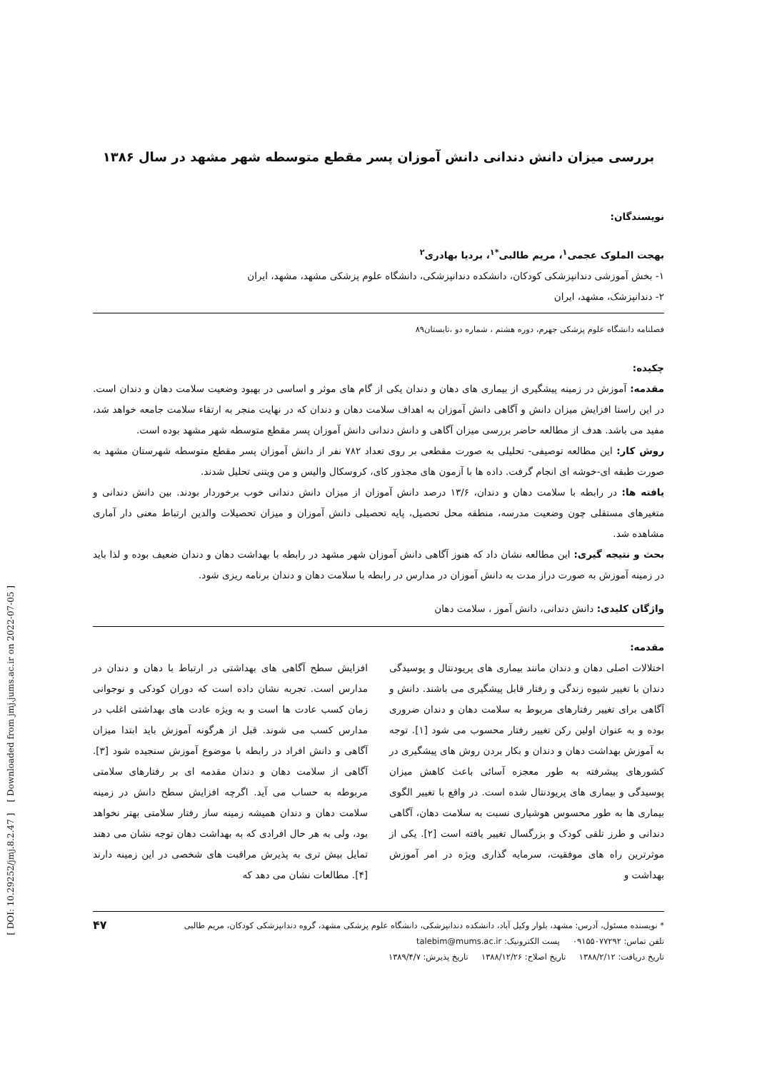[ DOI: 10.29252/jmj.8.2.47 ] [ Downloaded from jmj.jums.ac.ir on 2022-07-05 ]
بررسی میزان دانش دندانی دانش آموزان پسر مقطع متوسطه شهر مشهد در سال ۱۳۸۶
نویسندگان:
بهجت الملوک عجمی<sup>۱</sup>، مریم طالبی<sup>*۱</sup>، بردیا بهادری<sup>۲</sup>
۱- بخش آموزشی دندانپزشکی کودکان، دانشکده دندانپزشکی، دانشگاه علوم پزشکی مشهد، مشهد، ایران
۲- دندانپزشک، مشهد، ایران
فصلنامه دانشگاه علوم پزشکی جهرم، دوره هشتم ، شماره دو ،تابستان۸۹
چکیده:
مقدمه: آموزش در زمینه پیشگیری از بیماری های دهان و دندان یکی از گام های موثر و اساسی در بهبود وضعیت سلامت دهان و دندان است. در این راستا افزایش میزان دانش و آگاهی دانش آموزان به اهداف سلامت دهان و دندان که در نهایت منجر به ارتقاء سلامت جامعه خواهد شد، مفید می باشد. هدف از مطالعه حاضر بررسی میزان آگاهی و دانش دندانی دانش آموزان پسر مقطع متوسطه شهر مشهد بوده است.
روش کار: این مطالعه توصیفی- تحلیلی به صورت مقطعی بر روی تعداد ۷۸۲ نفر از دانش آموزان پسر مقطع متوسطه شهرستان مشهد به صورت طبقه ای-خوشه ای انجام گرفت. داده ها با آزمون های مجذور کای، کروسکال والیس و من ویتنی تحلیل شدند.
یافته ها: در رابطه با سلامت دهان و دندان، ۱۳/۶ درصد دانش آموزان از میزان دانش دندانی خوب برخوردار بودند. بین دانش دندانی و متغیرهای مستقلی چون وضعیت مدرسه، منطقه محل تحصیل، پایه تحصیلی دانش آموزان و میزان تحصیلات والدین ارتباط معنی دار آماری مشاهده شد.
بحث و نتیجه گیری: این مطالعه نشان داد که هنوز آگاهی دانش آموزان شهر مشهد در رابطه با بهداشت دهان و دندان ضعیف بوده و لذا باید در زمینه آموزش به صورت دراز مدت به دانش آموزان در مدارس در رابطه با سلامت دهان و دندان برنامه ریزی شود.
واژگان کلیدی: دانش دندانی، دانش آموز ، سلامت دهان
مقدمه:
اختلالات اصلی دهان و دندان مانند بیماری های پریودنتال و پوسیدگی دندان با تغییر شیوه زندگی و رفتار قابل پیشگیری می باشند. دانش و آگاهی برای تغییر رفتارهای مربوط به سلامت دهان و دندان ضروری بوده و به عنوان اولین رکن تغییر رفتار محسوب می شود [۱]. توجه به آموزش بهداشت دهان و دندان و بکار بردن روش های پیشگیری در کشورهای پیشرفته به طور معجزه آسائی باعث کاهش میزان پوسیدگی و بیماری های پریودنتال شده است. در واقع با تغییر الگوی بیماری ها به طور محسوس هوشیاری نسبت به سلامت دهان، آگاهی دندانی و طرز تلقی کودک و بزرگسال تغییر یافته است [۲]. یکی از موثرترین راه های موفقیت، سرمایه گذاری ویژه در امر آموزش بهداشت و
افزایش سطح آگاهی های بهداشتی در ارتباط با دهان و دندان در مدارس است. تجربه نشان داده است که دوران کودکی و نوجوانی زمان کسب عادت ها است و به ویژه عادت های بهداشتی اغلب در مدارس کسب می شوند. قبل از هرگونه آموزش باید ابتدا میزان آگاهی و دانش افراد در رابطه با موضوع آموزش سنجیده شود [۳]. آگاهی از سلامت دهان و دندان مقدمه ای بر رفتارهای سلامتی مربوطه به حساب می آید. اگرچه افزایش سطح دانش در زمینه سلامت دهان و دندان همیشه زمینه ساز رفتار سلامتی بهتر نخواهد بود، ولی به هر حال افرادی که به بهداشت دهان توجه نشان می دهند تمایل بیش تری به پذیرش مراقبت های شخصی در این زمینه دارند [۴]. مطالعات نشان می دهد که
* نویسنده مسئول، آدرس: مشهد، بلوار وکیل آباد، دانشکده دندانپزشکی، دانشگاه علوم پزشکی مشهد، گروه دندانپزشکی کودکان، مریم طالبی
تلفن تماس: ۰۹۱۵۵۰۷۷۲۹۲ پست الکترونیک: talebim@mums.ac.ir
تاریخ دریافت: ۱۳۸۸/۲/۱۲ تاریخ اصلاح: ۱۳۸۸/۱۲/۲۶ تاریخ پذیرش: ۱۳۸۹/۴/۷
۴۷